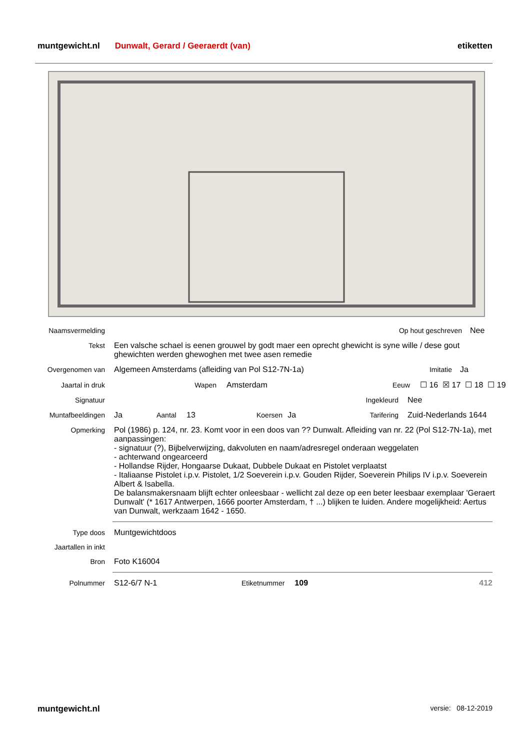muntgewicht.nl Dunwalt, Gerard / Geeraerdt (van) etiketten
Naamsvermelding Op hout geschreven Nee
Tekst Een valsche schael is eenen grouwel by godt maer een oprecht ghewicht is syne wille / dese gout ghewichten werden ghewoghen met twee asen remedie
Overgenomen van Algemeen Amsterdams (afleiding van Pol S12-7N-1a) Imitatie Ja
Jaartal in druk Wapen Amsterdam Eeuw ☐ 16 ☒ 17 ☐ 18 ☐ 19
Signatuur Ingekleurd Nee
Muntafbeeldingen Ja Aantal 13 Koersen Ja Tarifering Zuid-Nederlands 1644
Opmerking Pol (1986) p. 124, nr. 23. Komt voor in een doos van ?? Dunwalt. Afleiding van nr. 22 (Pol S12-7N-1a), met aanpassingen:
- signatuur (?), Bijbelverwijzing, dakvoluten en naam/adresregel onderaan weggelaten
- achterwand ongearceerd
- Hollandse Rijder, Hongaarse Dukaat, Dubbele Dukaat en Pistolet verplaatst
- Italiaanse Pistolet i.p.v. Pistolet, 1/2 Soeverein i.p.v. Gouden Rijder, Soeverein Philips IV i.p.v. Soeverein Albert & Isabella.
De balansmakersnaam blijft echter onleesbaar - wellicht zal deze op een beter leesbaar exemplaar 'Geraert Dunwalt' (* 1617 Antwerpen, 1666 poorter Amsterdam, † ...) blijken te luiden. Andere mogelijkheid: Aertus van Dunwalt, werkzaam 1642 - 1650.
Type doos Muntgewichtdoos
Jaartallen in inkt
Bron Foto K16004
Polnummer S12-6/7 N-1 Etiketnummer 109 412
muntgewicht.nl versie: 08-12-2019